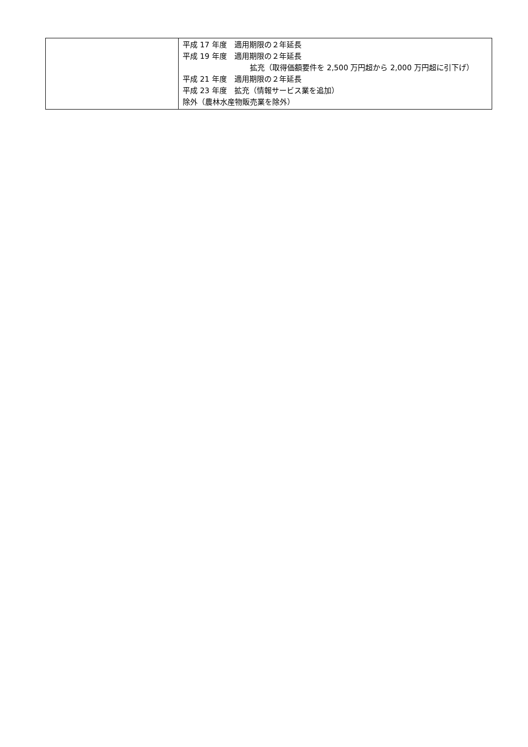| | 平成 17 年度 適用期限の２年延長 平成 19 年度 適用期限の２年延長 拡充（取得価額要件を 2,500 万円超から 2,000 万円超に引下げ） 平成 21 年度 適用期限の２年延長 平成 23 年度 拡充（情報サービス業を追加） 除外（農林水産物販売業を除外） |